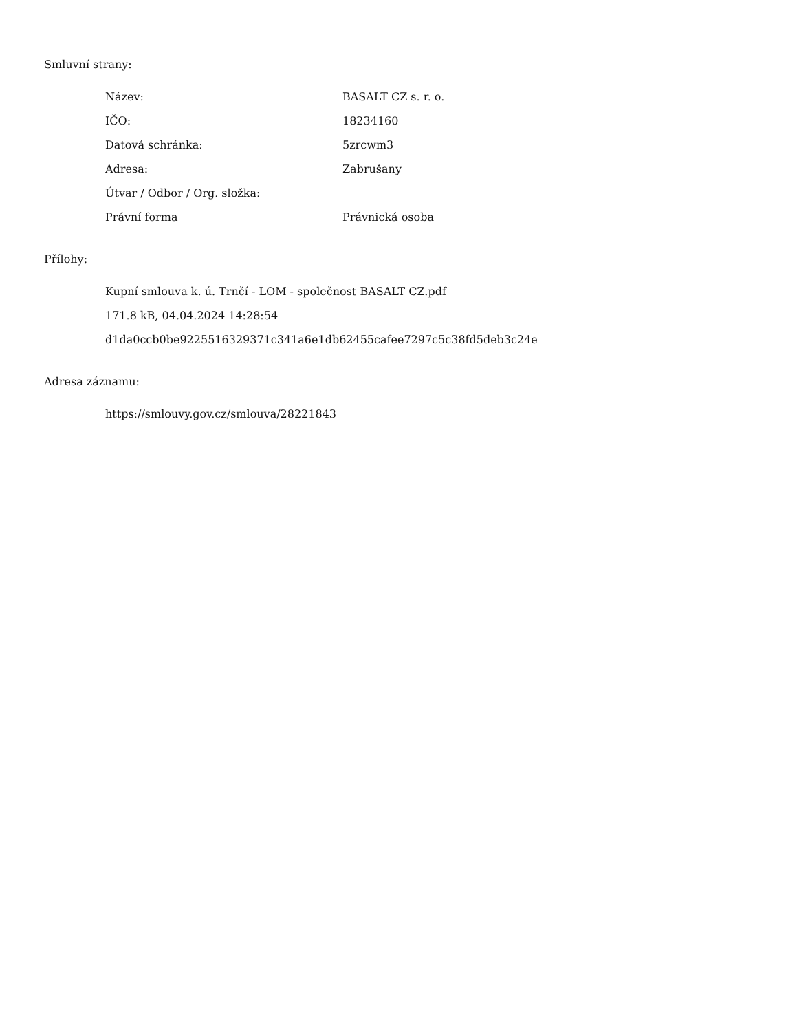Smluvní strany:
| Název: | BASALT CZ s. r. o. |
| IČO: | 18234160 |
| Datová schránka: | 5zrcwm3 |
| Adresa: | Zabrušany |
| Útvar / Odbor / Org. složka: | |
| Právní forma | Právnická osoba |
Přílohy:
Kupní smlouva k. ú. Trnčí - LOM - společnost BASALT CZ.pdf
171.8 kB, 04.04.2024 14:28:54
d1da0ccb0be9225516329371c341a6e1db62455cafee7297c5c38fd5deb3c24e
Adresa záznamu:
https://smlouvy.gov.cz/smlouva/28221843